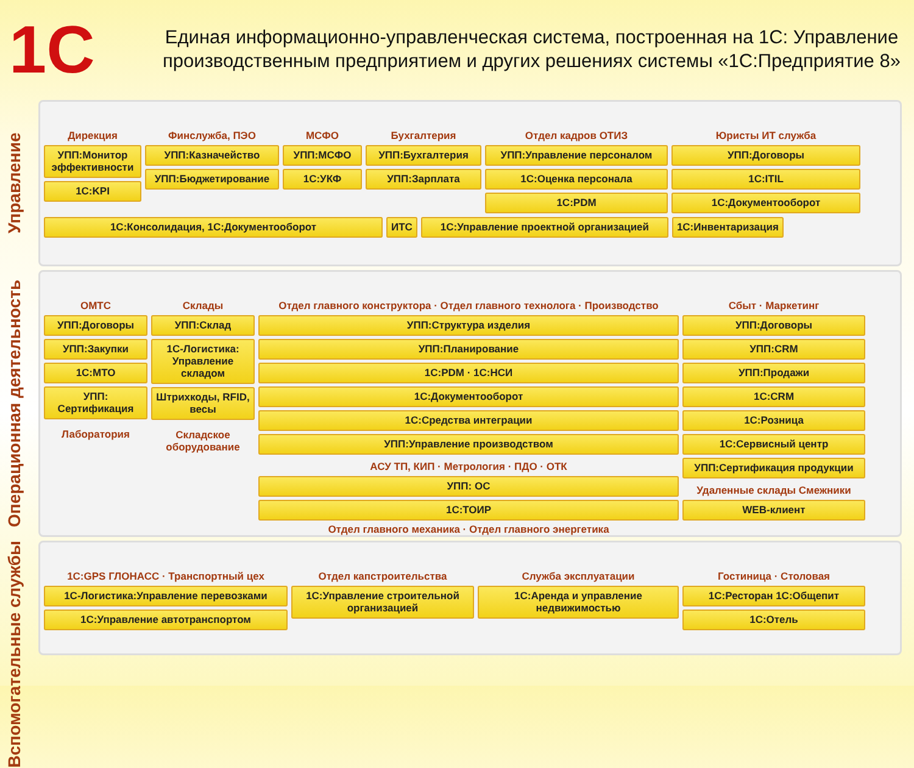1С
Единая информационно-управленческая система, построенная на 1С: Управление производственным предприятием и других решениях системы «1С:Предприятие 8»
Управление
Дирекция
УПП:Монитор эффективности
1С:KPI
Финслужба, ПЭО
УПП:Казначейство
УПП:Бюджетирование
МСФО
УПП:МСФО
1С:УКФ
Бухгалтерия
УПП:Бухгалтерия
УПП:Зарплата
Отдел кадров ОТИЗ
УПП:Управление персоналом
1С:Оценка персонала
1С:PDM
Юристы ИТ служба
УПП:Договоры
1С:ITIL
1С:Документооборот
1С:Консолидация, 1С:Документооборот
ИТС
1С:Управление проектной организацией
1С:Инвентаризация
Операционная деятельность
ОМТС
УПП:Договоры
УПП:Закупки
1С:МТО
УПП: Сертификация
Лаборатория
Склады
УПП:Склад
1С-Логистика: Управление складом
Штрихкоды, RFID, весы
Складское оборудование
Отдел главного конструктора · Отдел главного технолога · Производство
УПП:Структура изделия
УПП:Планирование
1С:PDM · 1С:НСИ
1С:Документооборот
1С:Средства интеграции
УПП:Управление производством
АСУ ТП, КИП · Метрология · ПДО · ОТК
УПП: ОС
1С:ТОИР
Отдел главного механика · Отдел главного энергетика
Сбыт · Маркетинг
УПП:Договоры
УПП:CRM
УПП:Продажи
1С:CRM
1С:Розница
1С:Сервисный центр
УПП:Сертификация продукции
Удаленные склады Смежники
WEB-клиент
Вспомогательные службы
1С:GPS ГЛОНАСС · Транспортный цех
1С-Логистика:Управление перевозками
1С:Управление автотранспортом
Отдел капстроительства
1С:Управление строительной организацией
Служба эксплуатации
1С:Аренда и управление недвижимостью
Гостиница · Столовая
1С:Ресторан 1С:Общепит
1С:Отель